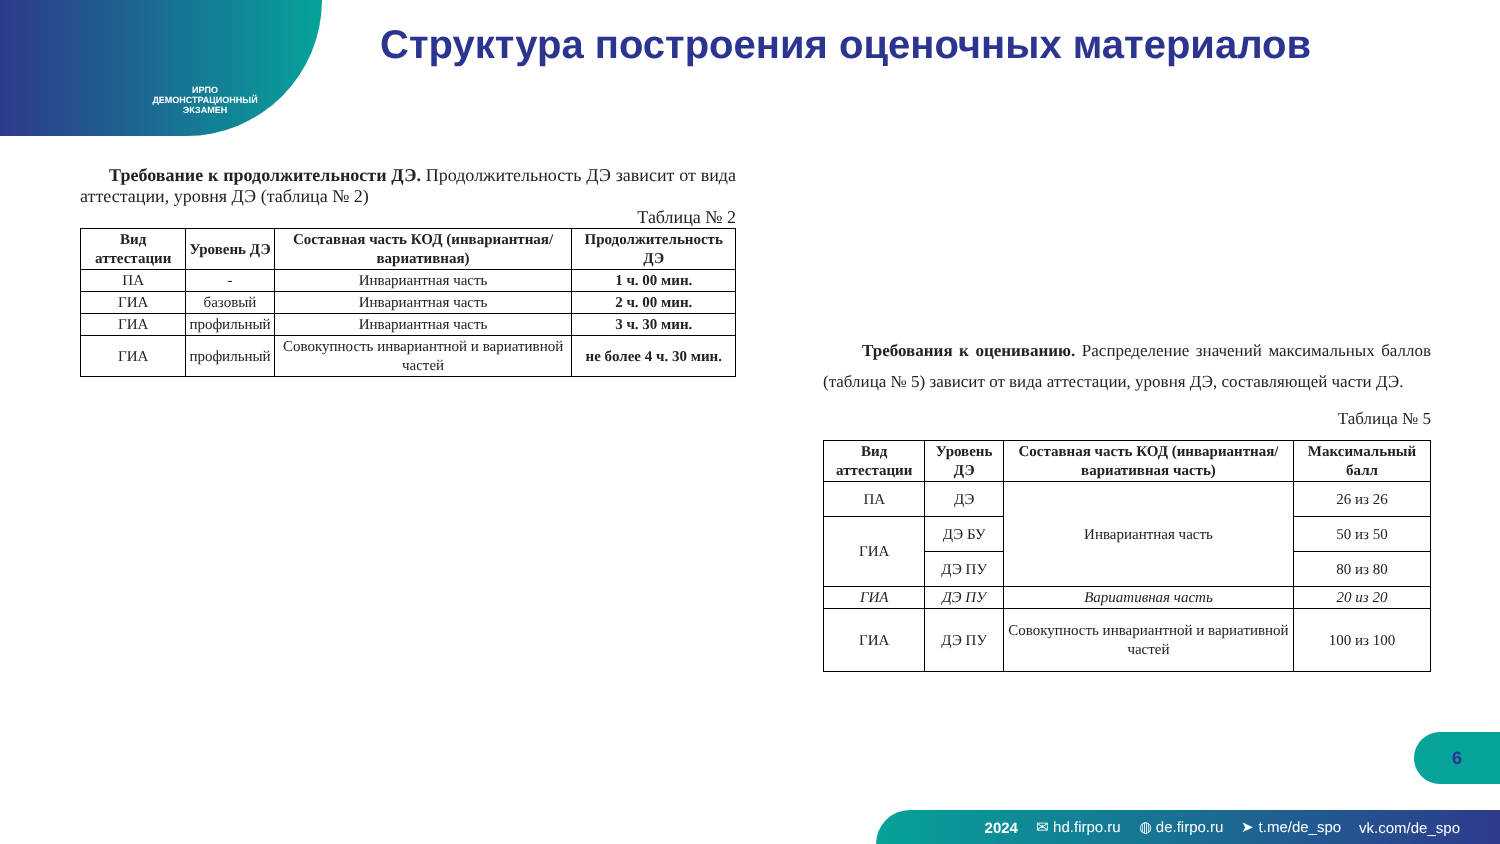ИРПО ДЕМОНСТРАЦИОННЫЙ ЭКЗАМЕН
Структура построения оценочных материалов
Требование к продолжительности ДЭ. Продолжительность ДЭ зависит от вида аттестации, уровня ДЭ (таблица № 2)
Таблица № 2
| Вид аттестации | Уровень ДЭ | Составная часть КОД (инвариантная/ вариативная) | Продолжительность ДЭ |
| --- | --- | --- | --- |
| ПА | - | Инвариантная часть | 1 ч. 00 мин. |
| ГИА | базовый | Инвариантная часть | 2 ч. 00 мин. |
| ГИА | профильный | Инвариантная часть | 3 ч. 30 мин. |
| ГИА | профильный | Совокупность инвариантной и вариативной частей | не более 4 ч. 30 мин. |
Требования к оцениванию. Распределение значений максимальных баллов (таблица № 5) зависит от вида аттестации, уровня ДЭ, составляющей части ДЭ.
Таблица № 5
| Вид аттестации | Уровень ДЭ | Составная часть КОД (инвариантная/ вариативная часть) | Максимальный балл |
| --- | --- | --- | --- |
| ПА | ДЭ | Инвариантная часть | 26 из 26 |
| ГИА | ДЭ БУ | | 50 из 50 |
| | ДЭ ПУ | | 80 из 80 |
| ГИА | ДЭ ПУ | Вариативная часть | 20 из 20 |
| ГИА | ДЭ ПУ | Совокупность инвариантной и вариативной частей | 100 из 100 |
6
2024 ✉ hd.firpo.ru ◍ de.firpo.ru ➤ t.me/de_spo vk.com/de_spo